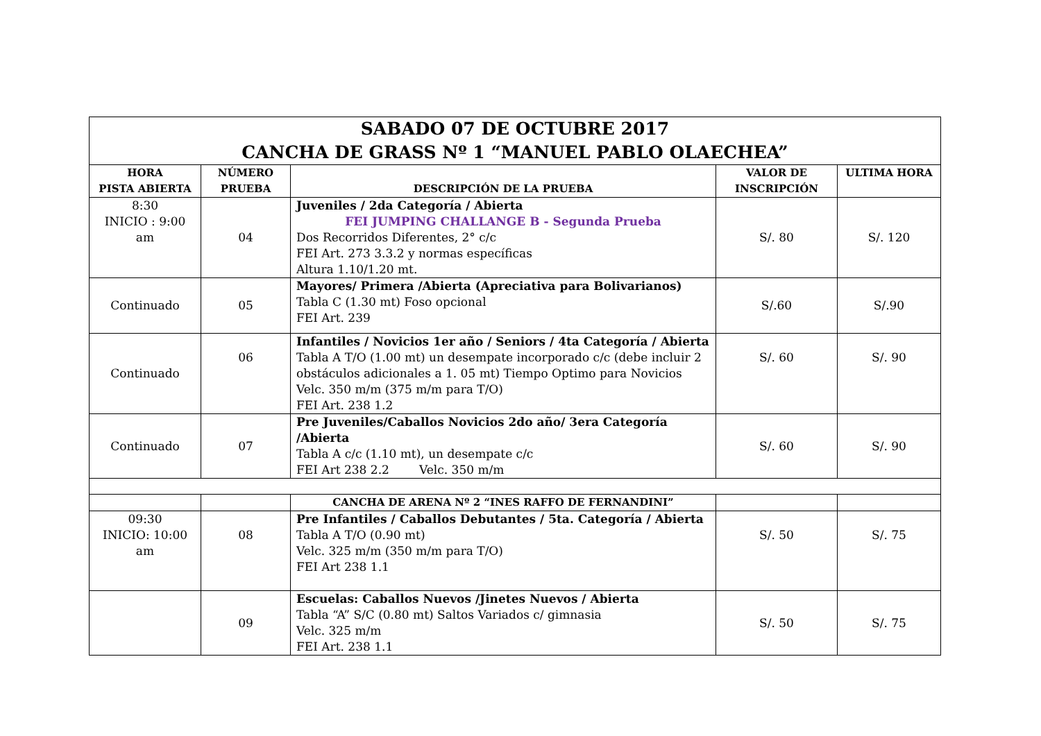| SABADO 07 DE OCTUBRE 2017 CANCHA DE GRASS Nº 1 “MANUEL PABLO OLAECHEA” | | | | |
| HORA PISTA ABIERTA | NÚMERO PRUEBA | DESCRIPCIÓN DE LA PRUEBA | VALOR DE INSCRIPCIÓN | ULTIMA HORA |
| 8:30 INICIO : 9:00 am | 04 | Juveniles / 2da Categoría / Abierta FEI JUMPING CHALLANGE B - Segunda Prueba Dos Recorridos Diferentes, 2° c/c FEI Art. 273 3.3.2 y normas específicas Altura 1.10/1.20 mt. | S/. 80 | S/. 120 |
| Continuado | 05 | Mayores/ Primera /Abierta (Apreciativa para Bolivarianos) Tabla C (1.30 mt) Foso opcional FEI Art. 239 | S/.60 | S/.90 |
| Continuado | 06 | Infantiles / Novicios 1er año / Seniors / 4ta Categoría / Abierta Tabla A T/O (1.00 mt) un desempate incorporado c/c (debe incluir 2 obstáculos adicionales a 1. 05 mt) Tiempo Optimo para Novicios Velc. 350 m/m (375 m/m para T/O) FEI Art. 238 1.2 | S/. 60 | S/. 90 |
| Continuado | 07 | Pre Juveniles/Caballos Novicios 2do año/ 3era Categoría /Abierta Tabla A c/c (1.10 mt), un desempate c/c FEI Art 238 2.2 Velc. 350 m/m | S/. 60 | S/. 90 |
| | | CANCHA DE ARENA Nº 2 “INES RAFFO DE FERNANDINI” | | |
| 09:30 INICIO: 10:00 am | 08 | Pre Infantiles / Caballos Debutantes / 5ta. Categoría / Abierta Tabla A T/O (0.90 mt) Velc. 325 m/m (350 m/m para T/O) FEI Art 238 1.1 | S/. 50 | S/. 75 |
| | 09 | Escuelas: Caballos Nuevos /Jinetes Nuevos / Abierta Tabla “A” S/C (0.80 mt) Saltos Variados c/ gimnasia Velc. 325 m/m FEI Art. 238 1.1 | S/. 50 | S/. 75 |